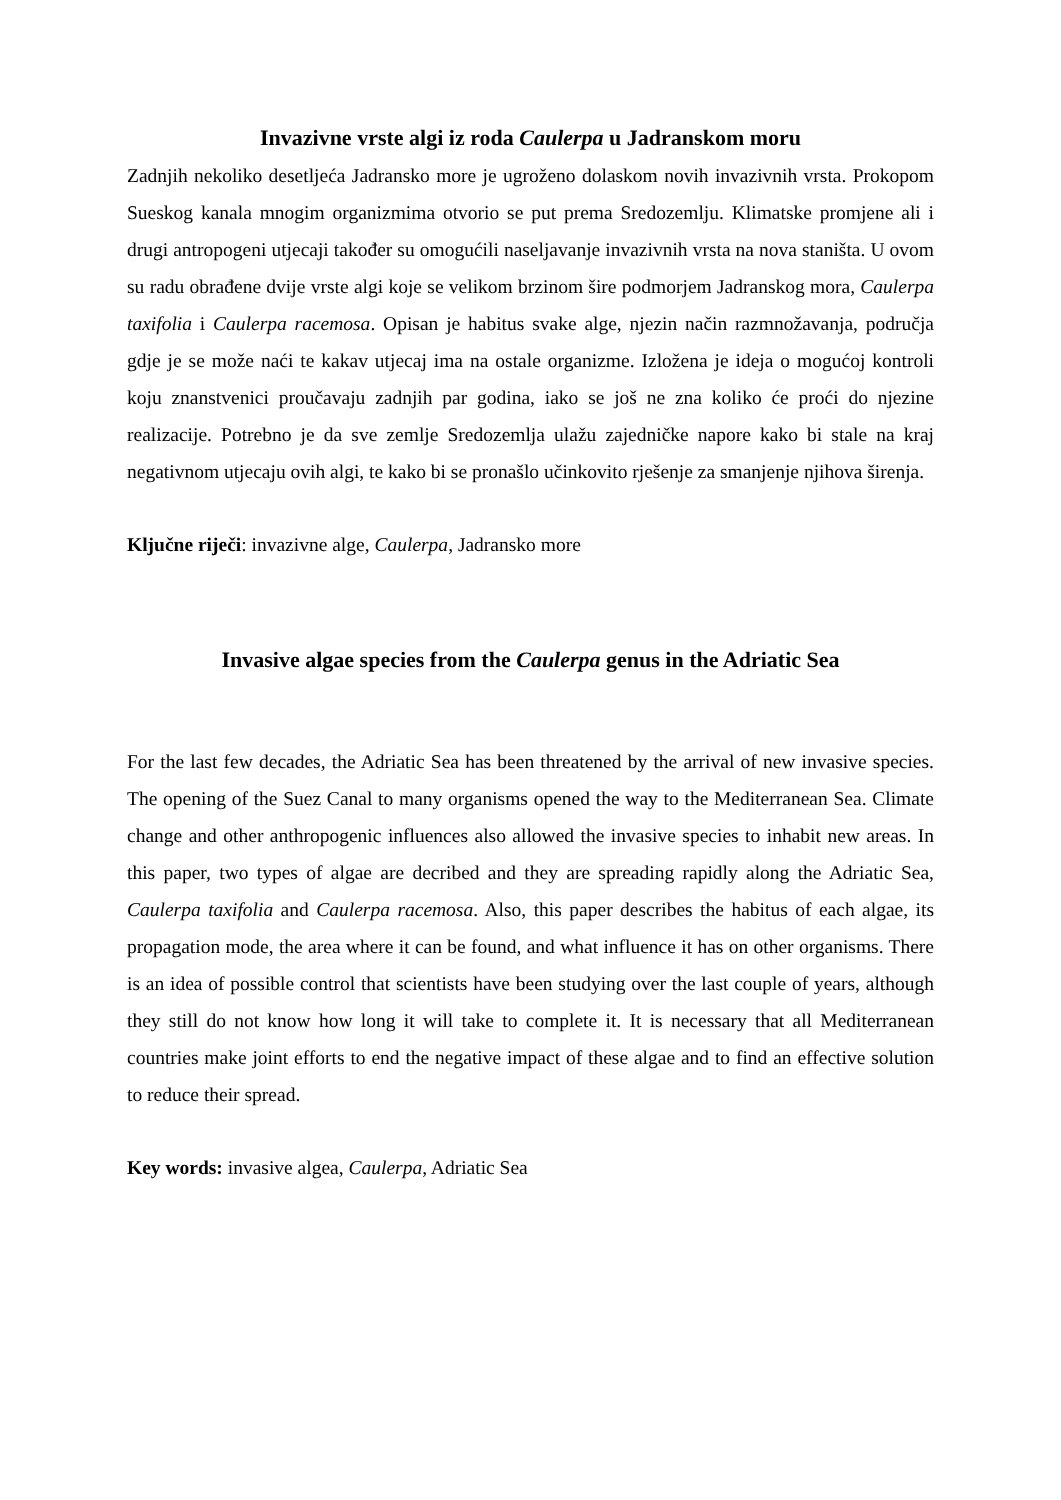Invazivne vrste algi iz roda Caulerpa u Jadranskom moru
Zadnjih nekoliko desetljeća Jadransko more je ugroženo dolaskom novih invazivnih vrsta. Prokopom Sueskog kanala mnogim organizmima otvorio se put prema Sredozemlju. Klimatske promjene ali i drugi antropogeni utjecaji također su omogućili naseljavanje invazivnih vrsta na nova staništa. U ovom su radu obrađene dvije vrste algi koje se velikom brzinom šire podmorjem Jadranskog mora, Caulerpa taxifolia i Caulerpa racemosa. Opisan je habitus svake alge, njezin način razmnožavanja, područja gdje je se može naći te kakav utjecaj ima na ostale organizme. Izložena je ideja o mogućoj kontroli koju znanstvenici proučavaju zadnjih par godina, iako se još ne zna koliko će proći do njezine realizacije. Potrebno je da sve zemlje Sredozemlja ulažu zajedničke napore kako bi stale na kraj negativnom utjecaju ovih algi, te kako bi se pronašlo učinkovito rješenje za smanjenje njihova širenja.
Ključne riječi: invazivne alge, Caulerpa, Jadransko more
Invasive algae species from the Caulerpa genus in the Adriatic Sea
For the last few decades, the Adriatic Sea has been threatened by the arrival of new invasive species. The opening of the Suez Canal to many organisms opened the way to the Mediterranean Sea. Climate change and other anthropogenic influences also allowed the invasive species to inhabit new areas. In this paper, two types of algae are decribed and they are spreading rapidly along the Adriatic Sea, Caulerpa taxifolia and Caulerpa racemosa. Also, this paper describes the habitus of each algae, its propagation mode, the area where it can be found, and what influence it has on other organisms. There is an idea of possible control that scientists have been studying over the last couple of years, although they still do not know how long it will take to complete it. It is necessary that all Mediterranean countries make joint efforts to end the negative impact of these algae and to find an effective solution to reduce their spread.
Key words: invasive algea, Caulerpa, Adriatic Sea